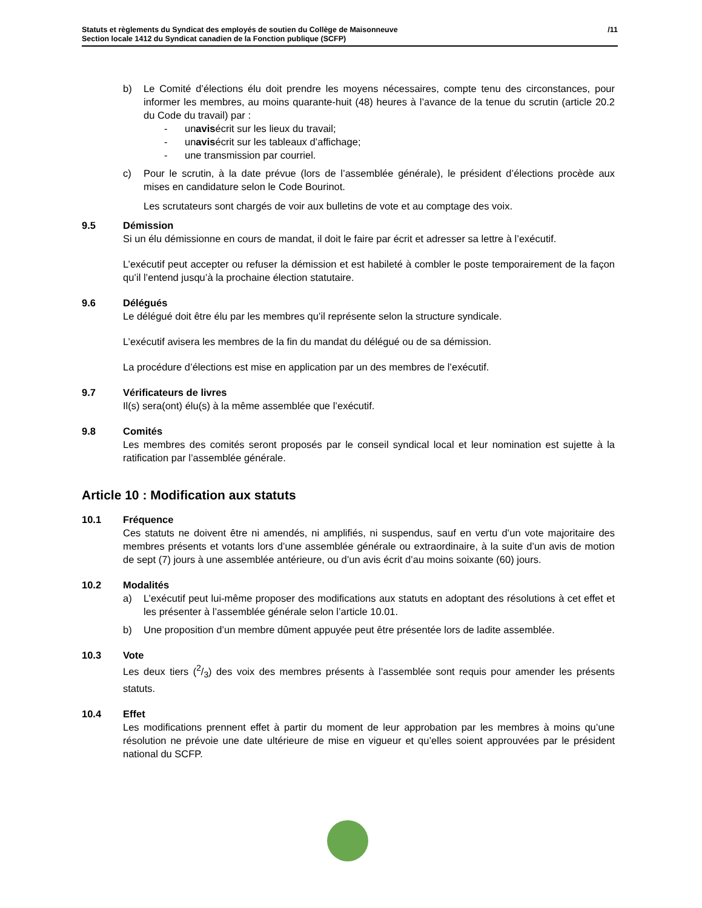Statuts et règlements du Syndicat des employés de soutien du Collège de Maisonneuve
Section locale 1412 du Syndicat canadien de la Fonction publique (SCFP)
/11
b) Le Comité d’élections élu doit prendre les moyens nécessaires, compte tenu des circonstances, pour informer les membres, au moins quarante-huit (48) heures à l’avance de la tenue du scrutin (article 20.2 du Code du travail) par :
- un avis écrit sur les lieux du travail;
- un avis écrit sur les tableaux d’affichage;
- une transmission par courriel.
c) Pour le scrutin, à la date prévue (lors de l’assemblée générale), le président d’élections procède aux mises en candidature selon le Code Bourinot.
Les scrutateurs sont chargés de voir aux bulletins de vote et au comptage des voix.
9.5 Démission
Si un élu démissionne en cours de mandat, il doit le faire par écrit et adresser sa lettre à l’exécutif.
L’exécutif peut accepter ou refuser la démission et est habileté à combler le poste temporairement de la façon qu’il l’entend jusqu’à la prochaine élection statutaire.
9.6 Délégués
Le délégué doit être élu par les membres qu’il représente selon la structure syndicale.
L’exécutif avisera les membres de la fin du mandat du délégué ou de sa démission.
La procédure d’élections est mise en application par un des membres de l’exécutif.
9.7 Vérificateurs de livres
Il(s) sera(ont) élu(s) à la même assemblée que l’exécutif.
9.8 Comités
Les membres des comités seront proposés par le conseil syndical local et leur nomination est sujette à la ratification par l’assemblée générale.
Article 10 : Modification aux statuts
10.1 Fréquence
Ces statuts ne doivent être ni amendés, ni amplifiés, ni suspendus, sauf en vertu d’un vote majoritaire des membres présents et votants lors d’une assemblée générale ou extraordinaire, à la suite d’un avis de motion de sept (7) jours à une assemblée antérieure, ou d’un avis écrit d’au moins soixante (60) jours.
10.2 Modalités
a) L’exécutif peut lui-même proposer des modifications aux statuts en adoptant des résolutions à cet effet et les présenter à l’assemblée générale selon l’article 10.01.
b) Une proposition d’un membre dûment appuyée peut être présentée lors de ladite assemblée.
10.3 Vote
Les deux tiers (2/3) des voix des membres présents à l’assemblée sont requis pour amender les présents statuts.
10.4 Effet
Les modifications prennent effet à partir du moment de leur approbation par les membres à moins qu’une résolution ne prévoie une date ultérieure de mise en vigueur et qu’elles soient approuvées par le président national du SCFP.